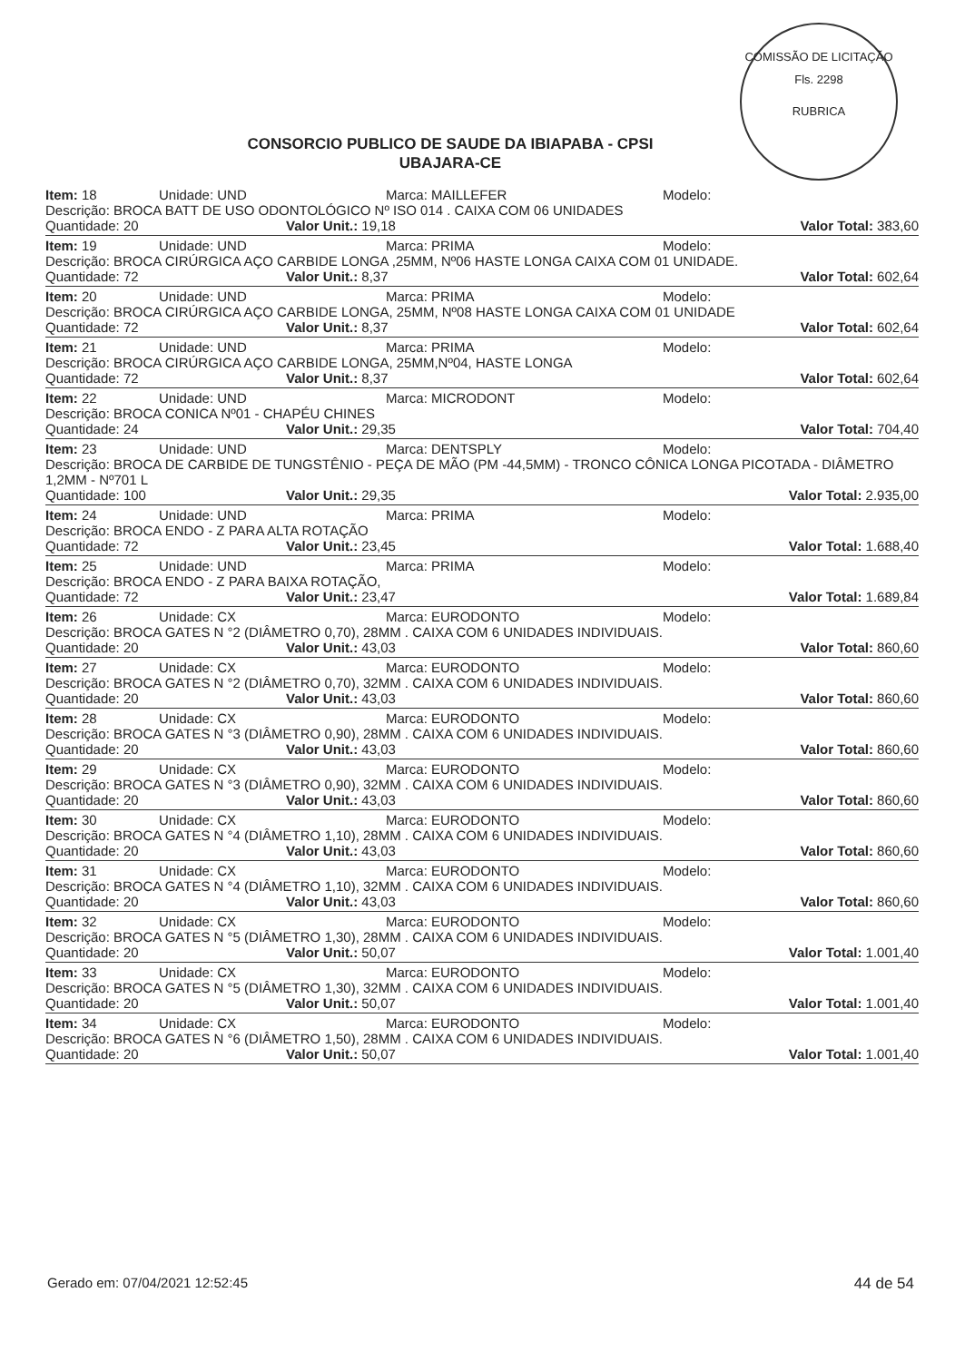COMISSÃO DE LICITAÇÃO
Fls. 2298
RUBRICA
CONSORCIO PUBLICO DE SAUDE DA IBIAPABA - CPSI
UBAJARA-CE
Item: 18 Unidade: UND Marca: MAILLEFER Modelo:
Descrição: BROCA BATT DE USO ODONTOLÓGICO Nº ISO 014 . CAIXA COM 06 UNIDADES
Quantidade: 20 Valor Unit.: 19,18 Valor Total: 383,60
Item: 19 Unidade: UND Marca: PRIMA Modelo:
Descrição: BROCA CIRÚRGICA AÇO CARBIDE LONGA ,25MM, Nº06 HASTE LONGA CAIXA COM 01 UNIDADE.
Quantidade: 72 Valor Unit.: 8,37 Valor Total: 602,64
Item: 20 Unidade: UND Marca: PRIMA Modelo:
Descrição: BROCA CIRÚRGICA AÇO CARBIDE LONGA, 25MM, Nº08 HASTE LONGA CAIXA COM 01 UNIDADE
Quantidade: 72 Valor Unit.: 8,37 Valor Total: 602,64
Item: 21 Unidade: UND Marca: PRIMA Modelo:
Descrição: BROCA CIRÚRGICA AÇO CARBIDE LONGA, 25MM,Nº04, HASTE LONGA
Quantidade: 72 Valor Unit.: 8,37 Valor Total: 602,64
Item: 22 Unidade: UND Marca: MICRODONT Modelo:
Descrição: BROCA CONICA Nº01 - CHAPÉU CHINES
Quantidade: 24 Valor Unit.: 29,35 Valor Total: 704,40
Item: 23 Unidade: UND Marca: DENTSPLY Modelo:
Descrição: BROCA DE CARBIDE DE TUNGSTÊNIO - PEÇA DE MÃO (PM -44,5MM) - TRONCO CÔNICA LONGA PICOTADA - DIÂMETRO 1,2MM - Nº701 L
Quantidade: 100 Valor Unit.: 29,35 Valor Total: 2.935,00
Item: 24 Unidade: UND Marca: PRIMA Modelo:
Descrição: BROCA ENDO - Z PARA ALTA ROTAÇÃO
Quantidade: 72 Valor Unit.: 23,45 Valor Total: 1.688,40
Item: 25 Unidade: UND Marca: PRIMA Modelo:
Descrição: BROCA ENDO - Z PARA BAIXA ROTAÇÃO,
Quantidade: 72 Valor Unit.: 23,47 Valor Total: 1.689,84
Item: 26 Unidade: CX Marca: EURODONTO Modelo:
Descrição: BROCA GATES N °2 (DIÂMETRO 0,70), 28MM . CAIXA COM 6 UNIDADES INDIVIDUAIS.
Quantidade: 20 Valor Unit.: 43,03 Valor Total: 860,60
Item: 27 Unidade: CX Marca: EURODONTO Modelo:
Descrição: BROCA GATES N °2 (DIÂMETRO 0,70), 32MM . CAIXA COM 6 UNIDADES INDIVIDUAIS.
Quantidade: 20 Valor Unit.: 43,03 Valor Total: 860,60
Item: 28 Unidade: CX Marca: EURODONTO Modelo:
Descrição: BROCA GATES N °3 (DIÂMETRO 0,90), 28MM . CAIXA COM 6 UNIDADES INDIVIDUAIS.
Quantidade: 20 Valor Unit.: 43,03 Valor Total: 860,60
Item: 29 Unidade: CX Marca: EURODONTO Modelo:
Descrição: BROCA GATES N °3 (DIÂMETRO 0,90), 32MM . CAIXA COM 6 UNIDADES INDIVIDUAIS.
Quantidade: 20 Valor Unit.: 43,03 Valor Total: 860,60
Item: 30 Unidade: CX Marca: EURODONTO Modelo:
Descrição: BROCA GATES N °4 (DIÂMETRO 1,10), 28MM . CAIXA COM 6 UNIDADES INDIVIDUAIS.
Quantidade: 20 Valor Unit.: 43,03 Valor Total: 860,60
Item: 31 Unidade: CX Marca: EURODONTO Modelo:
Descrição: BROCA GATES N °4 (DIÂMETRO 1,10), 32MM . CAIXA COM 6 UNIDADES INDIVIDUAIS.
Quantidade: 20 Valor Unit.: 43,03 Valor Total: 860,60
Item: 32 Unidade: CX Marca: EURODONTO Modelo:
Descrição: BROCA GATES N °5 (DIÂMETRO 1,30), 28MM . CAIXA COM 6 UNIDADES INDIVIDUAIS.
Quantidade: 20 Valor Unit.: 50,07 Valor Total: 1.001,40
Item: 33 Unidade: CX Marca: EURODONTO Modelo:
Descrição: BROCA GATES N °5 (DIÂMETRO 1,30), 32MM . CAIXA COM 6 UNIDADES INDIVIDUAIS.
Quantidade: 20 Valor Unit.: 50,07 Valor Total: 1.001,40
Item: 34 Unidade: CX Marca: EURODONTO Modelo:
Descrição: BROCA GATES N °6 (DIÂMETRO 1,50), 28MM . CAIXA COM 6 UNIDADES INDIVIDUAIS.
Quantidade: 20 Valor Unit.: 50,07 Valor Total: 1.001,40
Gerado em: 07/04/2021 12:52:45 44 de 54